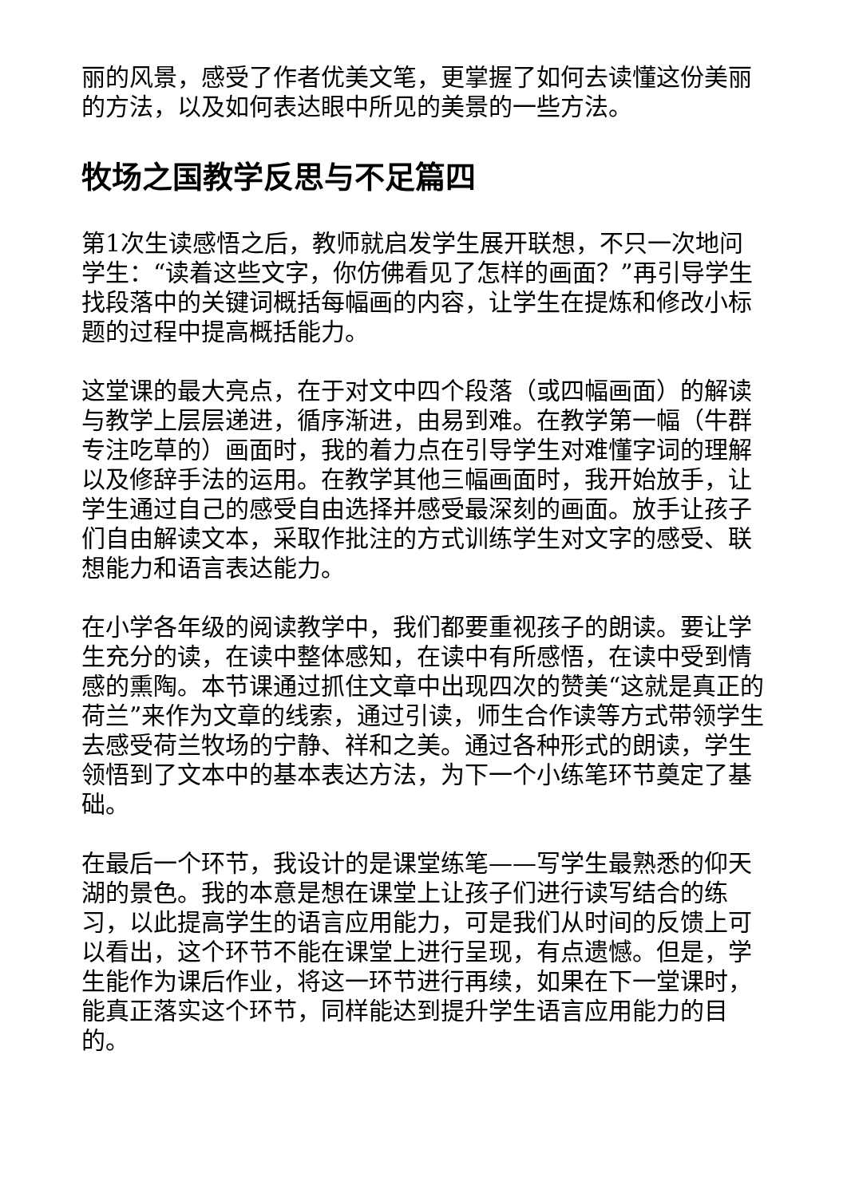丽的风景，感受了作者优美文笔，更掌握了如何去读懂这份美丽的方法，以及如何表达眼中所见的美景的一些方法。
牧场之国教学反思与不足篇四
第1次生读感悟之后，教师就启发学生展开联想，不只一次地问学生：“读着这些文字，你仿佛看见了怎样的画面？”再引导学生找段落中的关键词概括每幅画的内容，让学生在提炼和修改小标题的过程中提高概括能力。
这堂课的最大亮点，在于对文中四个段落（或四幅画面）的解读与教学上层层递进，循序渐进，由易到难。在教学第一幅（牛群专注吃草的）画面时，我的着力点在引导学生对难懂字词的理解以及修辞手法的运用。在教学其他三幅画面时，我开始放手，让学生通过自己的感受自由选择并感受最深刻的画面。放手让孩子们自由解读文本，采取作批注的方式训练学生对文字的感受、联想能力和语言表达能力。
在小学各年级的阅读教学中，我们都要重视孩子的朗读。要让学生充分的读，在读中整体感知，在读中有所感悟，在读中受到情感的熏陶。本节课通过抓住文章中出现四次的赞美“这就是真正的荷兰”来作为文章的线索，通过引读，师生合作读等方式带领学生去感受荷兰牧场的宁静、祥和之美。通过各种形式的朗读，学生领悟到了文本中的基本表达方法，为下一个小练笔环节奠定了基础。
在最后一个环节，我设计的是课堂练笔——写学生最熟悉的仰天湖的景色。我的本意是想在课堂上让孩子们进行读写结合的练习，以此提高学生的语言应用能力，可是我们从时间的反馈上可以看出，这个环节不能在课堂上进行呈现，有点遗憾。但是，学生能作为课后作业，将这一环节进行再续，如果在下一堂课时，能真正落实这个环节，同样能达到提升学生语言应用能力的目的。